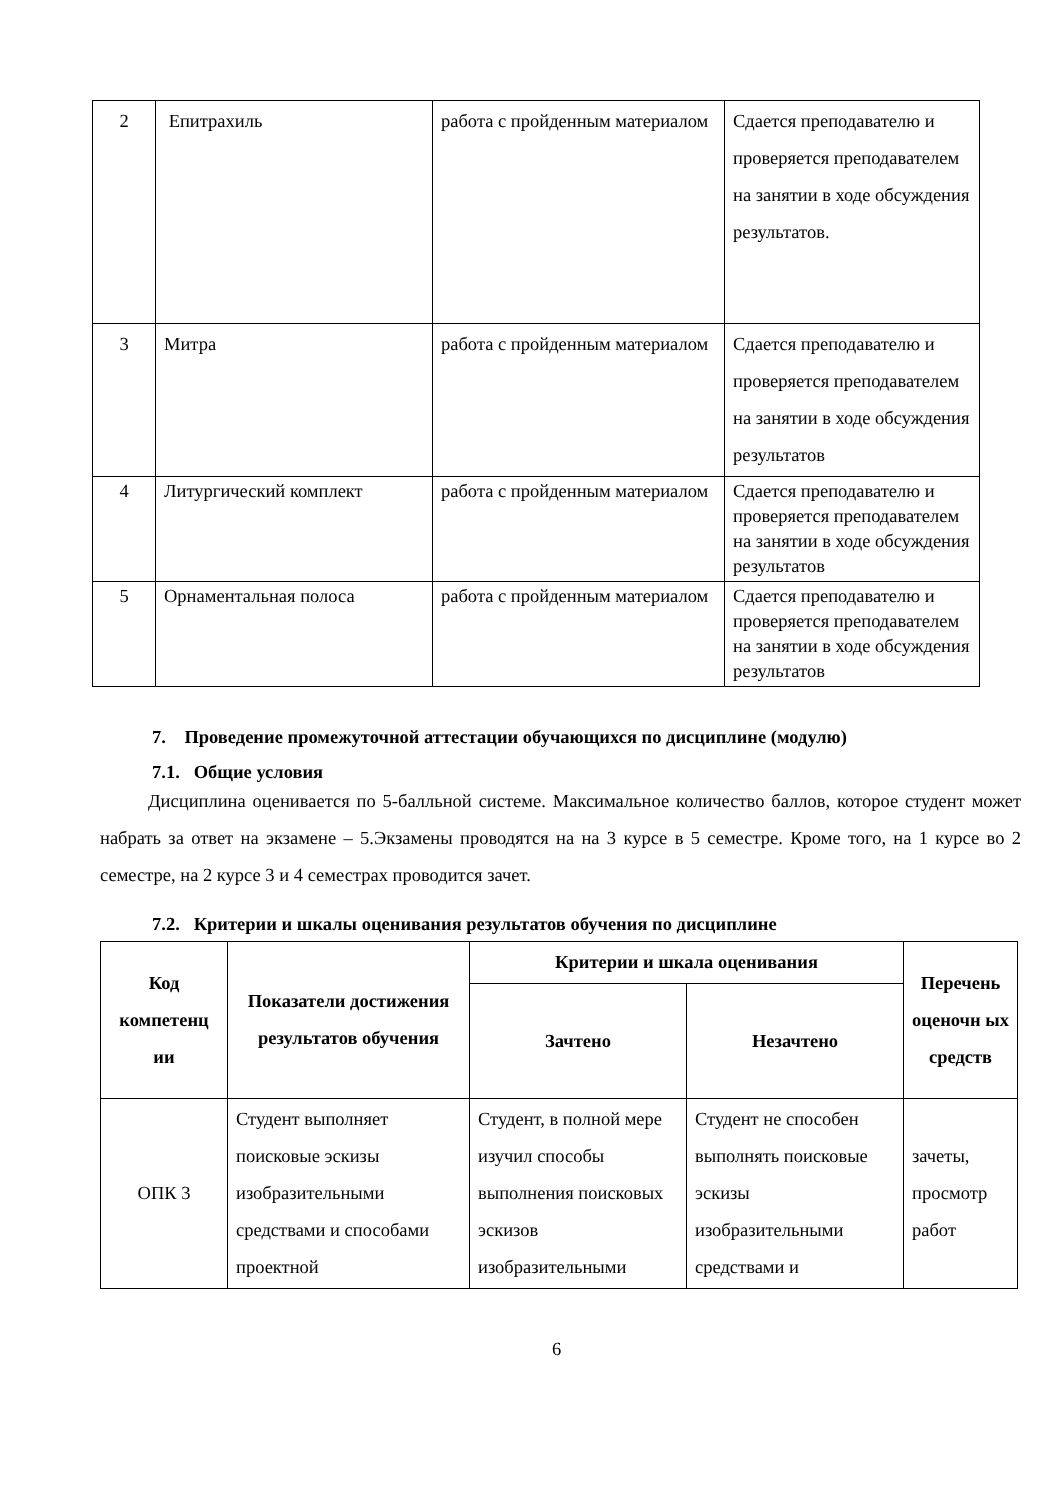| 2 | Епитрахиль | работа с пройденным материалом | Сдается преподавателю и проверяется преподавателем на занятии в ходе обсуждения результатов. |
| 3 | Митра | работа с пройденным материалом | Сдается преподавателю и проверяется преподавателем на занятии в ходе обсуждения результатов |
| 4 | Литургический комплект | работа с пройденным материалом | Сдается преподавателю и проверяется преподавателем на занятии в ходе обсуждения результатов |
| 5 | Орнаментальная полоса | работа с пройденным материалом | Сдается преподавателю и проверяется преподавателем на занятии в ходе обсуждения результатов |
7. Проведение промежуточной аттестации обучающихся по дисциплине (модулю)
7.1. Общие условия
Дисциплина оценивается по 5-балльной системе. Максимальное количество баллов, которое студент может набрать за ответ на экзамене – 5.Экзамены проводятся на на 3 курсе в 5 семестре. Кроме того, на 1 курсе во 2 семестре, на 2 курсе 3 и 4 семестрах проводится зачет.
7.2. Критерии и шкалы оценивания результатов обучения по дисциплине
| Код компетенц ии | Показатели достижения результатов обучения | Критерии и шкала оценивания | | Перечень оценочн ых средств |
| --- | --- | --- | --- | --- |
| | | Зачтено | Незачтено | |
| ОПК 3 | Студент выполняет поисковые эскизы изобразительными средствами и способами проектной | Студент, в полной мере изучил способы выполнения поисковых эскизов изобразительными | Студент не способен выполнять поисковые эскизы изобразительными средствами и | зачеты, просмотр работ |
6